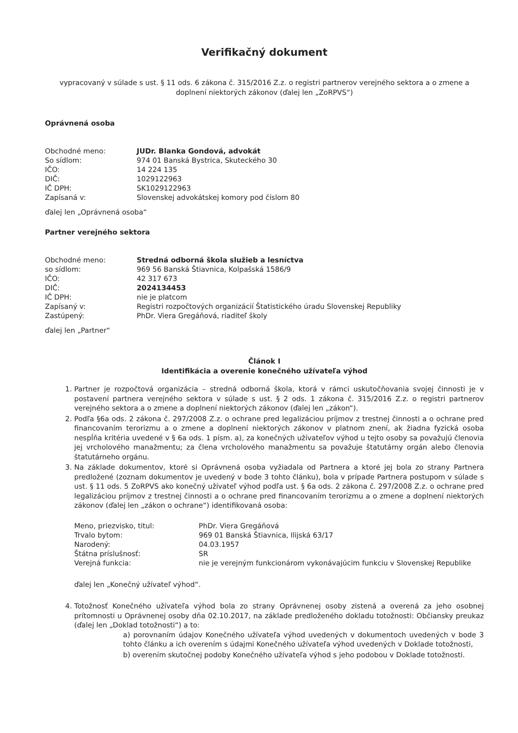Verifikačný dokument
vypracovaný v súlade s ust. § 11 ods. 6 zákona č. 315/2016 Z.z. o registri partnerov verejného sektora a o zmene a doplnení niektorých zákonov (ďalej len „ZoRPVS“)
Oprávnená osoba
| Obchodné meno: | JUDr. Blanka Gondová, advokát |
| So sídlom: | 974 01 Banská Bystrica, Skuteckého 30 |
| IČO: | 14 224 135 |
| DIČ: | 1029122963 |
| IČ DPH: | SK1029122963 |
| Zapísaná v: | Slovenskej advokátskej komory pod číslom 80 |
ďalej len „Oprávnená osoba“
Partner verejného sektora
| Obchodné meno: | Stredná odborná škola služieb a lesníctva |
| so sídlom: | 969 56 Banská Štiavnica, Kolpašská 1586/9 |
| IČO: | 42 317 673 |
| DIČ: | 2024134453 |
| IČ DPH: | nie je platcom |
| Zapísaný v: | Registri rozpočtových organizácií Štatistického úradu Slovenskej Republiky |
| Zastúpený: | PhDr. Viera Gregáňová, riaditeľ školy |
ďalej len „Partner“
Článok I
Identifikácia a overenie konečného užívateľa výhod
1. Partner je rozpočtová organizácia – stredná odborná škola, ktorá v rámci uskutočňovania svojej činnosti je v postavení partnera verejného sektora v súlade s ust. § 2 ods. 1 zákona č. 315/2016 Z.z. o registri partnerov verejného sektora a o zmene a doplnení niektorých zákonov (ďalej len „zákon“).
2. Podľa §6a ods. 2 zákona č. 297/2008 Z.z. o ochrane pred legalizáciou príjmov z trestnej činnosti a o ochrane pred financovaním terorizmu a o zmene a doplnení niektorých zákonov v platnom znení, ak žiadna fyzická osoba nespĺňa kritéria uvedené v § 6a ods. 1 písm. a), za konečných užívateľov výhod u tejto osoby sa považujú členovia jej vrcholového manažmentu; za člena vrcholového manažmentu sa považuje štatutárny orgán alebo členovia štatutárneho orgánu.
3. Na základe dokumentov, ktoré si Oprávnená osoba vyžiadala od Partnera a ktoré jej bola zo strany Partnera predložené (zoznam dokumentov je uvedený v bode 3 tohto článku), bola v prípade Partnera postupom v súlade s ust. § 11 ods. 5 ZoRPVS ako konečný užívateľ výhod podľa ust. § 6a ods. 2 zákona č. 297/2008 Z.z. o ochrane pred legalizáciou príjmov z trestnej činnosti a o ochrane pred financovaním terorizmu a o zmene a doplnení niektorých zákonov (ďalej len „zákon o ochrane“) identifikovaná osoba:
| Meno, priezvisko, titul: | PhDr. Viera Gregáňová |
| Trvalo bytom: | 969 01 Banská Štiavnica, Ilijská 63/17 |
| Narodený: | 04.03.1957 |
| Štátna príslušnosť: | SR |
| Verejná funkcia: | nie je verejným funkcionárom vykonávajúcim funkciu v Slovenskej Republike |
ďalej len „Konečný užívateľ výhod“.
4. Totožnosť Konečného užívateľa výhod bola zo strany Oprávnenej osoby zistená a overená za jeho osobnej prítomnosti u Oprávnenej osoby dňa 02.10.2017, na základe predloženého dokladu totožnosti: Občiansky preukaz (ďalej len „Doklad totožnosti“) a to:
a) porovnaním údajov Konečného užívateľa výhod uvedených v dokumentoch uvedených v bode 3 tohto článku a ich overením s údajmi Konečného užívateľa výhod uvedených v Doklade totožnosti,
b) overením skutočnej podoby Konečného užívateľa výhod s jeho podobou v Doklade totožnosti.